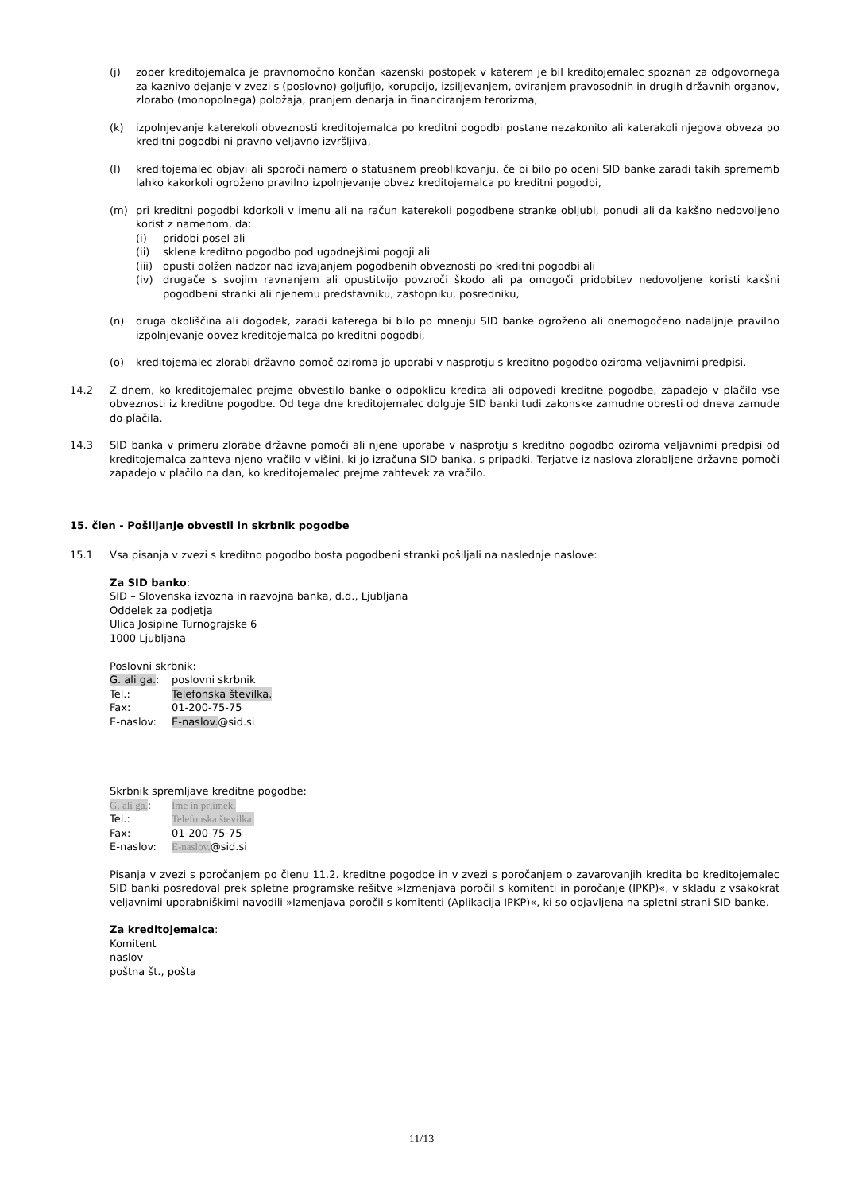(j) zoper kreditojemalca je pravnomočno končan kazenski postopek v katerem je bil kreditojemalec spoznan za odgovornega za kaznivo dejanje v zvezi s (poslovno) goljufijo, korupcijo, izsiljevanjem, oviranjem pravosodnih in drugih državnih organov, zlorabo (monopolnega) položaja, pranjem denarja in financiranjem terorizma,
(k) izpolnjevanje katerekoli obveznosti kreditojemalca po kreditni pogodbi postane nezakonito ali katerakoli njegova obveza po kreditni pogodbi ni pravno veljavno izvršljiva,
(l) kreditojemalec objavi ali sporoči namero o statusnem preoblikovanju, če bi bilo po oceni SID banke zaradi takih sprememb lahko kakorkoli ogroženo pravilno izpolnjevanje obvez kreditojemalca po kreditni pogodbi,
(m) pri kreditni pogodbi kdorkoli v imenu ali na račun katerekoli pogodbene stranke obljubi, ponudi ali da kakšno nedovoljeno korist z namenom, da:
(i) pridobi posel ali
(ii) sklene kreditno pogodbo pod ugodnejšimi pogoji ali
(iii) opusti dolžen nadzor nad izvajanjem pogodbenih obveznosti po kreditni pogodbi ali
(iv) drugače s svojim ravnanjem ali opustitvijo povzroči škodo ali pa omogoči pridobitev nedovoljene koristi kakšni pogodbeni stranki ali njenemu predstavniku, zastopniku, posredniku,
(n) druga okoliščina ali dogodek, zaradi katerega bi bilo po mnenju SID banke ogroženo ali onemogočeno nadaljnje pravilno izpolnjevanje obvez kreditojemalca po kreditni pogodbi,
(o) kreditojemalec zlorabi državno pomoč oziroma jo uporabi v nasprotju s kreditno pogodbo oziroma veljavnimi predpisi.
14.2 Z dnem, ko kreditojemalec prejme obvestilo banke o odpoklicu kredita ali odpovedi kreditne pogodbe, zapadejo v plačilo vse obveznosti iz kreditne pogodbe. Od tega dne kreditojemalec dolguje SID banki tudi zakonske zamudne obresti od dneva zamude do plačila.
14.3 SID banka v primeru zlorabe državne pomoči ali njene uporabe v nasprotju s kreditno pogodbo oziroma veljavnimi predpisi od kreditojemalca zahteva njeno vračilo v višini, ki jo izračuna SID banka, s pripadki. Terjatve iz naslova zlorabljene državne pomoči zapadejo v plačilo na dan, ko kreditojemalec prejme zahtevek za vračilo.
15. člen - Pošiljanje obvestil in skrbnik pogodbe
15.1 Vsa pisanja v zvezi s kreditno pogodbo bosta pogodbeni stranki pošiljali na naslednje naslove:
Za SID banko:
SID – Slovenska izvozna in razvojna banka, d.d., Ljubljana
Oddelek za podjetja
Ulica Josipine Turnograjske 6
1000 Ljubljana
Poslovni skrbnik:
G. ali ga.: poslovni skrbnik
Tel.: Telefonska številka.
Fax: 01-200-75-75
E-naslov: E-naslov.@sid.si
Skrbnik spremljave kreditne pogodbe:
G. ali ga.: Ime in priimek.
Tel.: Telefonska številka.
Fax: 01-200-75-75
E-naslov: E-naslov.@sid.si
Pisanja v zvezi s poročanjem po členu 11.2. kreditne pogodbe in v zvezi s poročanjem o zavarovanjih kredita bo kreditojemalec SID banki posredoval prek spletne programske rešitve »Izmenjava poročil s komitenti in poročanje (IPKP)«, v skladu z vsakokrat veljavnimi uporabniškimi navodili »Izmenjava poročil s komitenti (Aplikacija IPKP)«, ki so objavljena na spletni strani SID banke.
Za kreditojemalca:
Komitent
naslov
poštna št., pošta
11/13